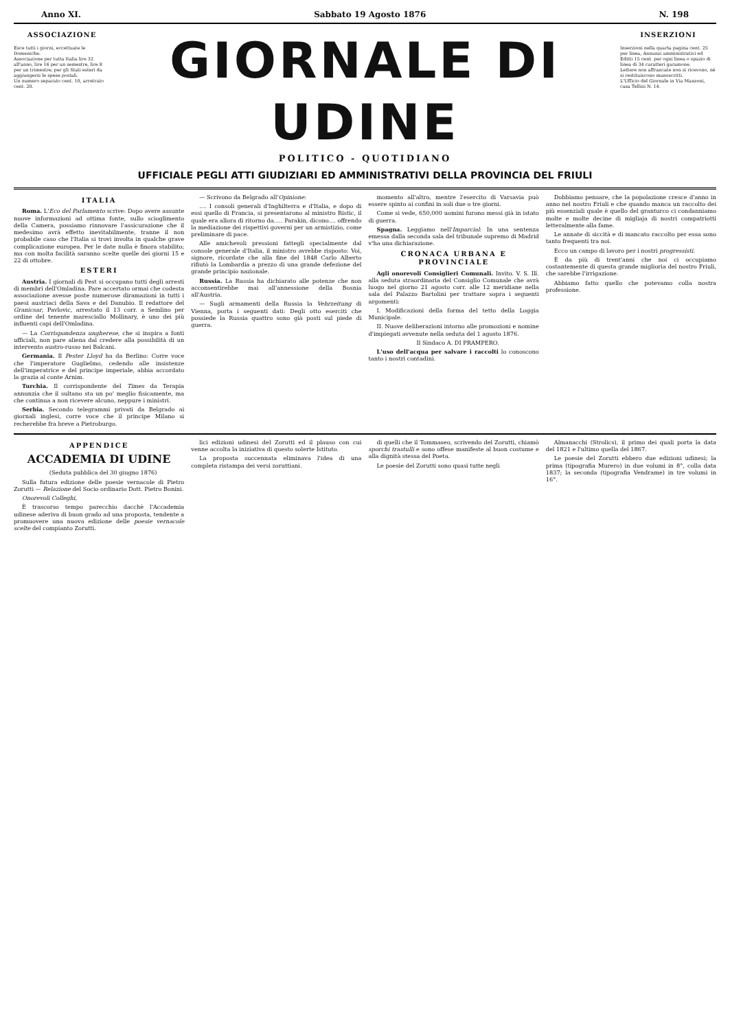Anno XI. Sabbato 19 Agosto 1876 N. 198
ASSOCIAZIONE
Esce tutti i giorni, eccettuate le Domeniche.
Associazione per tutta Italia lire 32 all'anno, lire 16 per un semestre, lire 8 per un trimestre; per gli Stati esteri da aggiungersi le spese postali.
Un numero separato cent. 10, arretrato cent. 20.
GIORNALE DI UDINE
POLITICO - QUOTIDIANO
UFFICIALE PEGLI ATTI GIUDIZIARI ED AMMINISTRATIVI DELLA PROVINCIA DEL FRIULI
INSERZIONI
Inserzioni nella quarta pagina cent. 25 per linea, Annunzi amministrativi ed Editti 15 cent. per ogni linea o spazio di linea di 34 caratteri garamone.
Lettere non affrancate non si ricevono, nè si restituiscono manoscritti.
L'Ufficio del Giornale in Via Manzoni, casa Tellini N. 14.
ITALIA
Roma. L'Eco del Parlamento scrive: Dopo avere assunte nuove informazioni ad ottima fonte, sullo scioglimento della Camera, possiamo rinnovare l'assicurazione che il medesimo avrà effetto inevitabilmente, tranne il non probabile caso che l'Italia si trovi involta in qualche grave complicazione europea. Per le date nulla è finora stabilito; ma con molta facilità saranno scelte quelle dei giorni 15 e 22 di ottobre.
ESTERI
Austria. I giornali di Pest si occupano tutti degli arresti di membri dell'Omladina. Pare accertato ormai che codesta associazione avesse poste numerose diramazioni in tutti i paesi austriaci della Sava e del Danubio. Il redattore del Granicsar, Pavlovic, arrestato il 13 corr. a Semlino per ordine del tenente maresciallo Mollinary, è uno dei più influenti capi dell'Omladina.
— La Corrispondenza ungherese, che si inspira a fonti ufficiali, non pare aliena dal credere alla possibilità di un intervento austro-russo nei Balcani.
Germania. Il Pester Lloyd ha da Berlino: Corre voce che l'imperatore Guglielmo, cedendo alle insistenze dell'imperatrice e del principe imperiale, abbia accordato la grazia al conte Arnim.
Turchia. Il corrispondente del Times da Terapia annunzia che il sultano sta un po' meglio fisicamente, ma che continua a non ricevere alcuno, neppure i ministri.
Serbia. Secondo telegrammi privati da Belgrado ai giornali inglesi, corre voce che il principe Milano si recherebbe fra breve a Pietroburgo.
— Scrivono da Belgrado all'Opinione:
.... I consoli generali d'Inghilterra e d'Italia, e dopo di essi quello di Francia, si presentarono al ministro Ristic, il quale era allora di ritorno da..... Parakin, dicono.... offrendo la mediazione dei rispettivi governi per un armistizio, come preliminare di pace.
Alle amichevoli pressioni fattegli specialmente dal console generale d'Italia, il ministro avrebbe risposto: Voi, signore, ricordate che alla fine del 1848 Carlo Alberto rifiutò la Lombardia a prezzo di una grande defezione del grande principio nazionale.
Russia. La Russia ha dichiarato alle potenze che non acconsentirebbe mai all'annessione della Bosnia all'Austria.
— Sugli armamenti della Russia la Vehrzeitung di Vienna, porta i seguenti dati: Degli otto eserciti che possiede la Russia quattro sono già posti sul piede di guerra.
momento all'altro, mentre l'esercito di Varsavia può essere spinto ai confini in soli due o tre giorni.
Come si vede, 650,000 uomini furono messi già in istato di guerra.
Spagna. Leggiamo nell'Imparcial: In una sentenza emessa dalla seconda sala del tribunale supremo di Madrid v'ha una dichiarazione.
CRONACA URBANA E PROVINCIALE
Agli onorevoli Consiglieri Comunali. Invito. V. S. Ill. alla seduta straordinaria del Consiglio Comunale che avrà luogo nel giorno 21 agosto corr. alle 12 meridiane nella sala del Palazzo Bartolini per trattare sopra i seguenti argomenti:
I. Modificazioni della forma del tetto della Loggia Municipale.
II. Nuove deliberazioni intorno alle promozioni e nomine d'impiegati avvenute nella seduta del 1 agosto 1876.
Il Sindaco A. DI PRAMPERO.
L'uso dell'acqua per salvare i raccolti lo conoscono tanto i nostri contadini.
Dobbiamo pensare, che la popolazione cresce d'anno in anno nel nostro Friuli e che quando manca un raccolto dei più essenziali quale è quello del granturco ci condanniamo molte e molte decine di migliaja di nostri compatriotti letteralmente alla fame.
Le annate di siccità e di mancato raccolto per essa sono tanto frequenti tra noi.
Ecco un campo di lavoro per i nostri progressisti.
È da più di trent'anni che noi ci occupiamo costantemente di questa grande miglioria del nostro Friuli, che sarebbe l'irrigazione.
Abbiamo fatto quello che potevamo colla nostra professione.
APPENDICE
ACCADEMIA DI UDINE
(Seduta pubblica del 30 giugno 1876)
Sulla futura edizione delle poesie vernacole di Pietro Zorutti — Relazione del Socio ordinario Dott. Pietro Bonini.
Onorevoli Colleghi,
È trascorso tempo parecchio dacchè l'Accademia udinese aderiva di buon grado ad una proposta, tendente a promuovere una nuova edizione delle poesie vernacole scelte del compianto Zorutti.
lici edizioni udinesi del Zorutti ed il plauso con cui venne accolta la iniziativa di questo solerte Istituto.
La proposta succennata eliminava l'idea di una completa ristampa dei versi zoruttiani.
di quelli che il Tommaseo, scrivendo del Zorutti, chiamò sporchi trastulli e sono offese manifeste al buon costume e alla dignità stessa del Poeta.
Le poesie del Zorutti sono quasi tutte negli
Almanacchi (Strolics), il primo dei quali porta la data del 1821 e l'ultimo quella del 1867.
Le poesie del Zorutti ebbero due edizioni udinesi; la prima (tipografia Murero) in due volumi in 8°, colla data 1837; la seconda (tipografia Vendrame) in tre volumi in 16°.